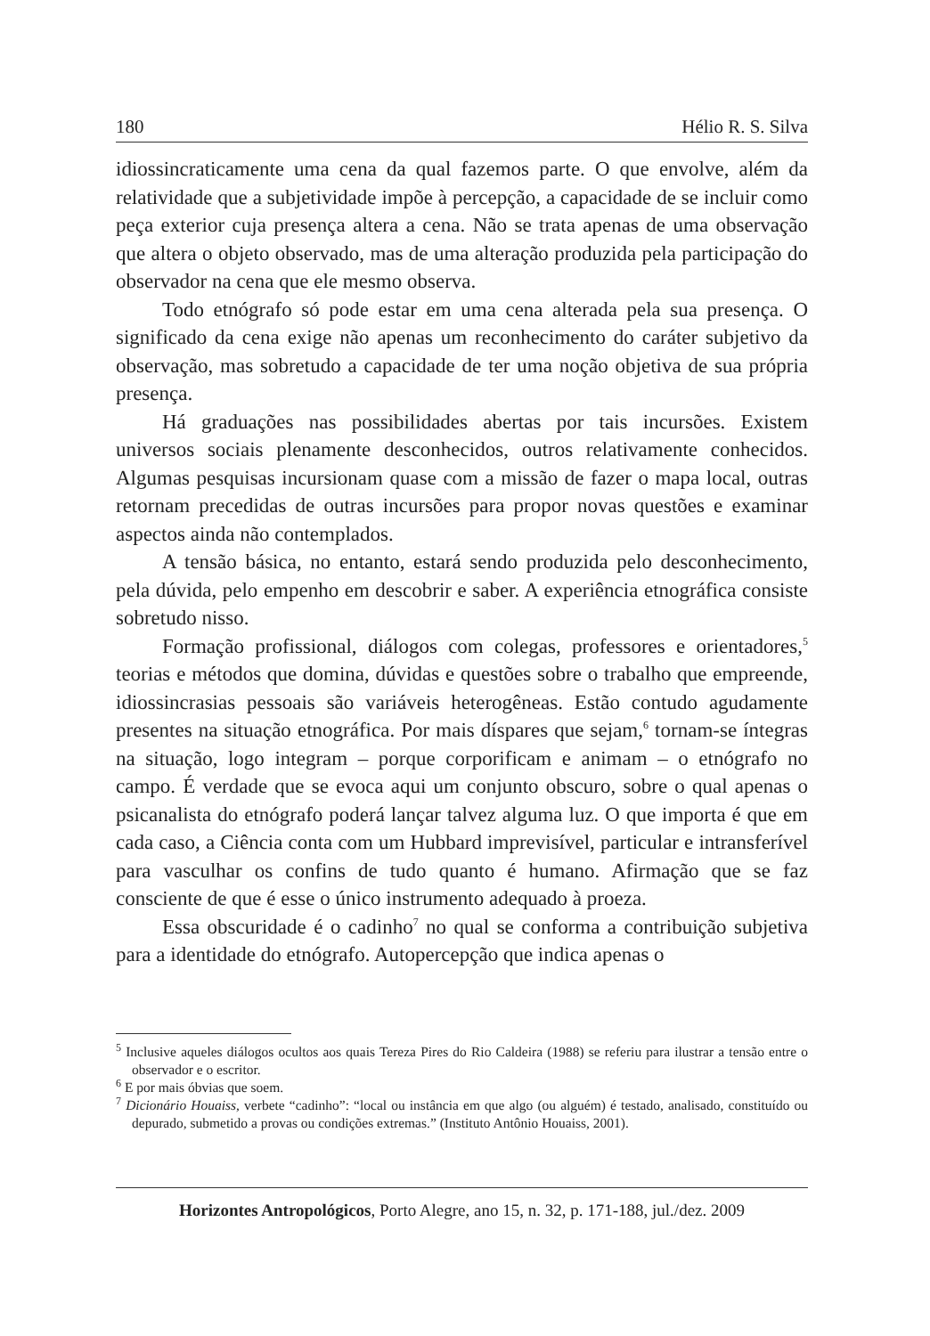180 Hélio R. S. Silva
idiossincraticamente uma cena da qual fazemos parte. O que envolve, além da relatividade que a subjetividade impõe à percepção, a capacidade de se incluir como peça exterior cuja presença altera a cena. Não se trata apenas de uma observação que altera o objeto observado, mas de uma alteração produzida pela participação do observador na cena que ele mesmo observa.
Todo etnógrafo só pode estar em uma cena alterada pela sua presença. O significado da cena exige não apenas um reconhecimento do caráter subjetivo da observação, mas sobretudo a capacidade de ter uma noção objetiva de sua própria presença.
Há graduações nas possibilidades abertas por tais incursões. Existem universos sociais plenamente desconhecidos, outros relativamente conhecidos. Algumas pesquisas incursionam quase com a missão de fazer o mapa local, outras retornam precedidas de outras incursões para propor novas questões e examinar aspectos ainda não contemplados.
A tensão básica, no entanto, estará sendo produzida pelo desconhecimento, pela dúvida, pelo empenho em descobrir e saber. A experiência etnográfica consiste sobretudo nisso.
Formação profissional, diálogos com colegas, professores e orientadores,<sup>5</sup> teorias e métodos que domina, dúvidas e questões sobre o trabalho que empreende, idiossincrasias pessoais são variáveis heterogêneas. Estão contudo agudamente presentes na situação etnográfica. Por mais díspares que sejam,<sup>6</sup> tornam-se íntegras na situação, logo integram – porque corporificam e animam – o etnógrafo no campo. É verdade que se evoca aqui um conjunto obscuro, sobre o qual apenas o psicanalista do etnógrafo poderá lançar talvez alguma luz. O que importa é que em cada caso, a Ciência conta com um Hubbard imprevisível, particular e intransferível para vasculhar os confins de tudo quanto é humano. Afirmação que se faz consciente de que é esse o único instrumento adequado à proeza.
Essa obscuridade é o cadinho<sup>7</sup> no qual se conforma a contribuição subjetiva para a identidade do etnógrafo. Autopercepção que indica apenas o
<sup>5</sup> Inclusive aqueles diálogos ocultos aos quais Tereza Pires do Rio Caldeira (1988) se referiu para ilustrar a tensão entre o observador e o escritor.
<sup>6</sup> E por mais óbvias que soem.
<sup>7</sup> Dicionário Houaiss, verbete “cadinho”: “local ou instância em que algo (ou alguém) é testado, analisado, constituído ou depurado, submetido a provas ou condições extremas.” (Instituto Antônio Houaiss, 2001).
Horizontes Antropológicos, Porto Alegre, ano 15, n. 32, p. 171-188, jul./dez. 2009